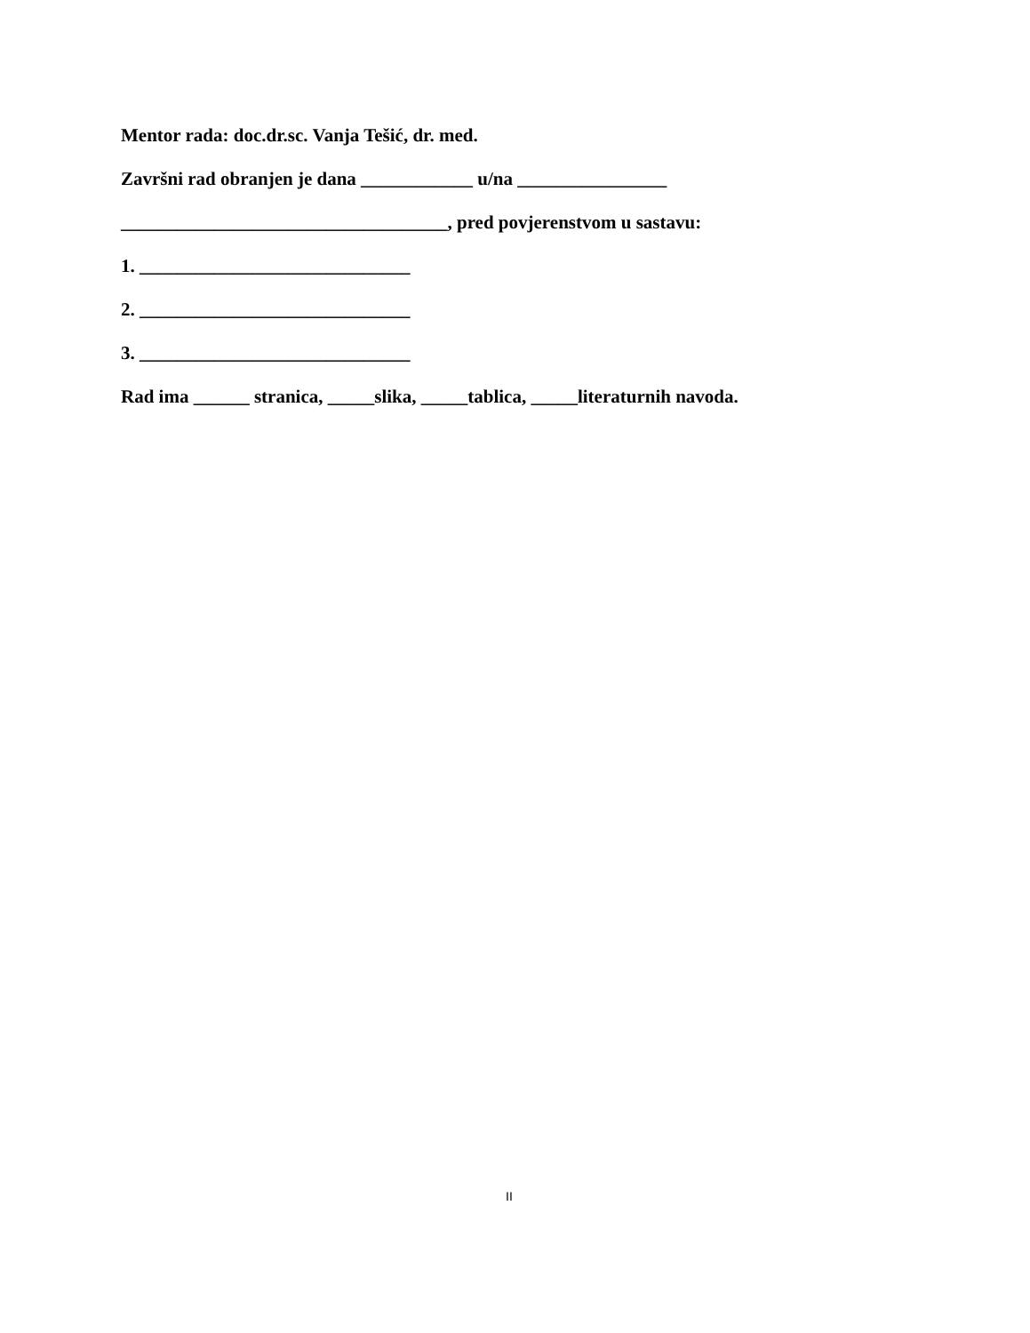Mentor rada: doc.dr.sc. Vanja Tešić, dr. med.
Završni rad obranjen je dana ____________ u/na ________________
___________________________________, pred povjerenstvom u sastavu:
1. _____________________________
2. _____________________________
3. _____________________________
Rad ima ______ stranica, _____slika, _____tablica, _____literaturnih navoda.
II